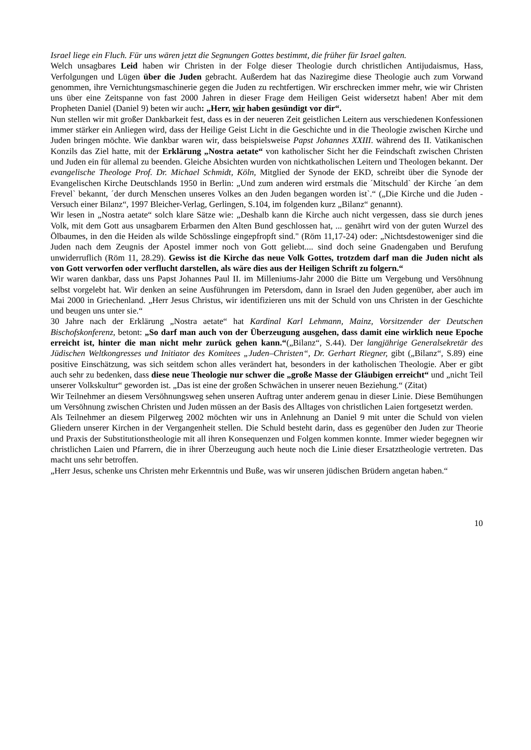Israel liege ein Fluch. Für uns wären jetzt die Segnungen Gottes bestimmt, die früher für Israel galten.
Welch unsagbares Leid haben wir Christen in der Folge dieser Theologie durch christlichen Antijudaismus, Hass, Verfolgungen und Lügen über die Juden gebracht. Außerdem hat das Naziregime diese Theologie auch zum Vorwand genommen, ihre Vernichtungsmaschinerie gegen die Juden zu rechtfertigen. Wir erschrecken immer mehr, wie wir Christen uns über eine Zeitspanne von fast 2000 Jahren in dieser Frage dem Heiligen Geist widersetzt haben! Aber mit dem Propheten Daniel (Daniel 9) beten wir auch: „Herr, wir haben gesündigt vor dir“.
Nun stellen wir mit großer Dankbarkeit fest, dass es in der neueren Zeit geistlichen Leitern aus verschiedenen Konfessionen immer stärker ein Anliegen wird, dass der Heilige Geist Licht in die Geschichte und in die Theologie zwischen Kirche und Juden bringen möchte. Wie dankbar waren wir, dass beispielsweise Papst Johannes XXIII. während des II. Vatikanischen Konzils das Ziel hatte, mit der Erklärung „Nostra aetate“ von katholischer Sicht her die Feindschaft zwischen Christen und Juden ein für allemal zu beenden. Gleiche Absichten wurden von nichtkatholischen Leitern und Theologen bekannt. Der evangelische Theologe Prof. Dr. Michael Schmidt, Köln, Mitglied der Synode der EKD, schreibt über die Synode der Evangelischen Kirche Deutschlands 1950 in Berlin: „Und zum anderen wird erstmals die ´Mitschuld` der Kirche ´an dem Frevel` bekannt, ´der durch Menschen unseres Volkes an den Juden begangen worden ist`.“ („Die Kirche und die Juden - Versuch einer Bilanz“, 1997 Bleicher-Verlag, Gerlingen, S.104, im folgenden kurz „Bilanz“ genannt).
Wir lesen in „Nostra aetate“ solch klare Sätze wie: „Deshalb kann die Kirche auch nicht vergessen, dass sie durch jenes Volk, mit dem Gott aus unsagbarem Erbarmen den Alten Bund geschlossen hat, ... genährt wird von der guten Wurzel des Ölbaumes, in den die Heiden als wilde Schösslinge eingepfropft sind." (Röm 11,17-24) oder: „Nichtsdestoweniger sind die Juden nach dem Zeugnis der Apostel immer noch von Gott geliebt.... sind doch seine Gnadengaben und Berufung unwiderruflich (Röm 11, 28.29). Gewiss ist die Kirche das neue Volk Gottes, trotzdem darf man die Juden nicht als von Gott verworfen oder verflucht darstellen, als wäre dies aus der Heiligen Schrift zu folgern.“
Wir waren dankbar, dass uns Papst Johannes Paul II. im Milleniums-Jahr 2000 die Bitte um Vergebung und Versöhnung selbst vorgelebt hat. Wir denken an seine Ausführungen im Petersdom, dann in Israel den Juden gegenüber, aber auch im Mai 2000 in Griechenland. „Herr Jesus Christus, wir identifizieren uns mit der Schuld von uns Christen in der Geschichte und beugen uns unter sie.“
30 Jahre nach der Erklärung „Nostra aetate“ hat Kardinal Karl Lehmann, Mainz, Vorsitzender der Deutschen Bischofskonferenz, betont: „So darf man auch von der Überzeugung ausgehen, dass damit eine wirklich neue Epoche erreicht ist, hinter die man nicht mehr zurück gehen kann.“(„Bilanz“, S.44). Der langjährige Generalsekretär des Jüdischen Weltkongresses und Initiator des Komitees „Juden–Christen“, Dr. Gerhart Riegner, gibt („Bilanz“, S.89) eine positive Einschätzung, was sich seitdem schon alles verändert hat, besonders in der katholischen Theologie. Aber er gibt auch sehr zu bedenken, dass diese neue Theologie nur schwer die „große Masse der Gläubigen erreicht“ und „nicht Teil unserer Volkskultur“ geworden ist. „Das ist eine der großen Schwächen in unserer neuen Beziehung.“ (Zitat)
Wir Teilnehmer an diesem Versöhnungsweg sehen unseren Auftrag unter anderem genau in dieser Linie. Diese Bemühungen um Versöhnung zwischen Christen und Juden müssen an der Basis des Alltages von christlichen Laien fortgesetzt werden.
Als Teilnehmer an diesem Pilgerweg 2002 möchten wir uns in Anlehnung an Daniel 9 mit unter die Schuld von vielen Gliedern unserer Kirchen in der Vergangenheit stellen. Die Schuld besteht darin, dass es gegenüber den Juden zur Theorie und Praxis der Substitutionstheologie mit all ihren Konsequenzen und Folgen kommen konnte. Immer wieder begegnen wir christlichen Laien und Pfarrern, die in ihrer Überzeugung auch heute noch die Linie dieser Ersatztheologie vertreten. Das macht uns sehr betroffen.
„Herr Jesus, schenke uns Christen mehr Erkenntnis und Buße, was wir unseren jüdischen Brüdern angetan haben.“
10